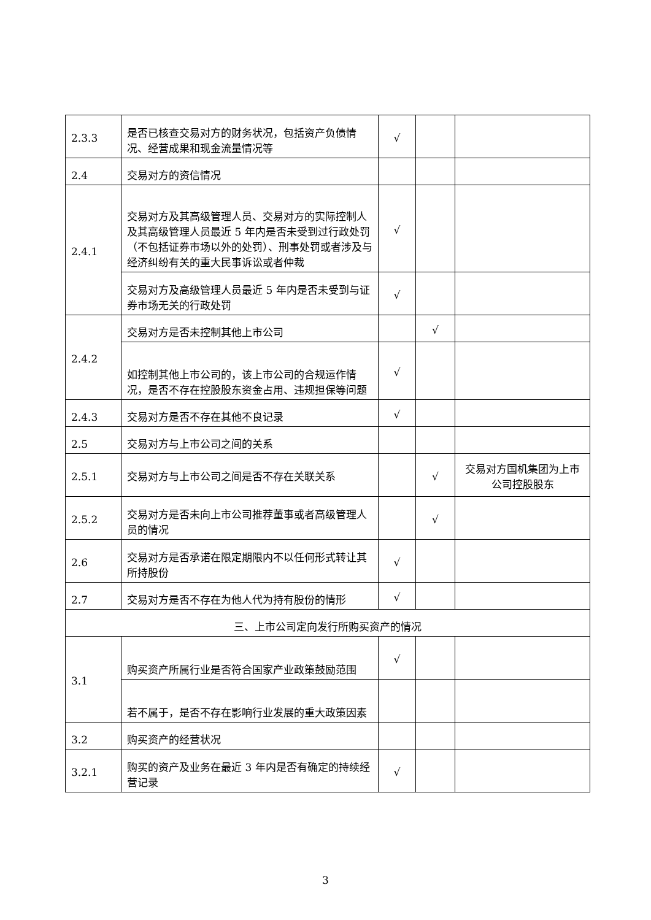| 2.3.3 | 是否已核查交易对方的财务状况，包括资产负债情况、经营成果和现金流量情况等 | √ | | |
| 2.4 | 交易对方的资信情况 | | | |
| 2.4.1 | 交易对方及其高级管理人员、交易对方的实际控制人及其高级管理人员最近 5 年内是否未受到过行政处罚（不包括证券市场以外的处罚）、刑事处罚或者涉及与经济纠纷有关的重大民事诉讼或者仲裁 | √ | | |
| | 交易对方及高级管理人员最近 5 年内是否未受到与证券市场无关的行政处罚 | √ | | |
| 2.4.2 | 交易对方是否未控制其他上市公司 | | √ | |
| | 如控制其他上市公司的，该上市公司的合规运作情况，是否不存在控股股东资金占用、违规担保等问题 | √ | | |
| 2.4.3 | 交易对方是否不存在其他不良记录 | √ | | |
| 2.5 | 交易对方与上市公司之间的关系 | | | |
| 2.5.1 | 交易对方与上市公司之间是否不存在关联关系 | | √ | 交易对方国机集团为上市公司控股股东 |
| 2.5.2 | 交易对方是否未向上市公司推荐董事或者高级管理人员的情况 | | √ | |
| 2.6 | 交易对方是否承诺在限定期限内不以任何形式转让其所持股份 | √ | | |
| 2.7 | 交易对方是否不存在为他人代为持有股份的情形 | √ | | |
| 三、上市公司定向发行所购买资产的情况 | | | | |
| 3.1 | 购买资产所属行业是否符合国家产业政策鼓励范围 | √ | | |
| | 若不属于，是否不存在影响行业发展的重大政策因素 | | | |
| 3.2 | 购买资产的经营状况 | | | |
| 3.2.1 | 购买的资产及业务在最近 3 年内是否有确定的持续经营记录 | √ | | |
3